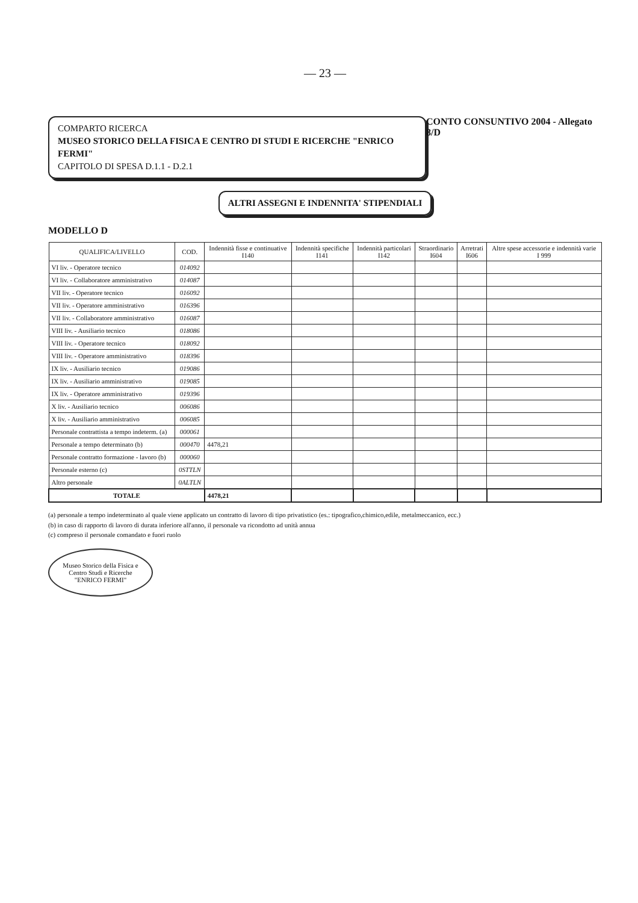— 23 —
COMPARTO RICERCA
MUSEO STORICO DELLA FISICA E CENTRO DI STUDI E RICERCHE "ENRICO FERMI"
CAPITOLO DI SPESA D.1.1 - D.2.1
CONTO CONSUNTIVO 2004 - Allegato 8/D
ALTRI ASSEGNI E INDENNITA' STIPENDIALI
MODELLO D
| QUALIFICA/LIVELLO | COD. | Indennità fisse e continuative I140 | Indennità specifiche I141 | Indennità particolari I142 | Straordinario I604 | Arretrati I606 | Altre spese accessorie e indennità varie I 999 |
| --- | --- | --- | --- | --- | --- | --- | --- |
| VI liv. - Operatore tecnico | 014092 | | | | | | |
| VI liv. - Collaboratore amministrativo | 014087 | | | | | | |
| VII liv. - Operatore tecnico | 016092 | | | | | | |
| VII liv. - Operatore amministrativo | 016396 | | | | | | |
| VII liv. - Collaboratore amministrativo | 016087 | | | | | | |
| VIII liv. - Ausiliario tecnico | 018086 | | | | | | |
| VIII liv. - Operatore tecnico | 018092 | | | | | | |
| VIII liv. - Operatore amministrativo | 018396 | | | | | | |
| IX liv. - Ausiliario tecnico | 019086 | | | | | | |
| IX liv. - Ausiliario amministrativo | 019085 | | | | | | |
| IX liv. - Operatore amministrativo | 019396 | | | | | | |
| X liv. - Ausiliario tecnico | 006086 | | | | | | |
| X liv. - Ausiliario amministrativo | 006085 | | | | | | |
| Personale contrattista a tempo indeterm. (a) | 000061 | | | | | | |
| Personale a tempo determinato (b) | 000470 | 4478,21 | | | | | |
| Personale contratto formazione - lavoro (b) | 000060 | | | | | | |
| Personale esterno (c) | 0STTLN | | | | | | |
| Altro personale | 0ALTLN | | | | | | |
| TOTALE | | 4478,21 | | | | | |
(a) personale a tempo indeterminato al quale viene applicato un contratto di lavoro di tipo privatistico (es.: tipografico,chimico,edile, metalmeccanico, ecc.)
(b) in caso di rapporto di lavoro di durata inferiore all'anno, il personale va ricondotto ad unità annua
(c) compreso il personale comandato e fuori ruolo
Museo Storico della Fisica e Centro Studi e Ricerche "ENRICO FERMI"